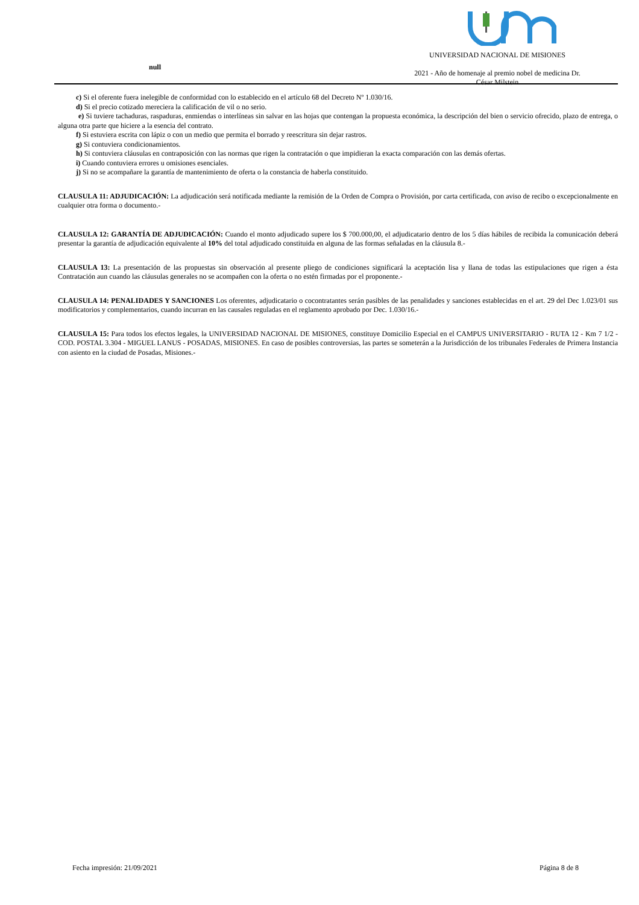null
UNIVERSIDAD NACIONAL DE MISIONES
2021 - Año de homenaje al premio nobel de medicina Dr.
César Milstein
c) Si el oferente fuera inelegible de conformidad con lo establecido en el artículo 68 del Decreto Nº 1.030/16.
d) Si el precio cotizado mereciera la calificación de vil o no serio.
e) Si tuviere tachaduras, raspaduras, enmiendas o interlíneas sin salvar en las hojas que contengan la propuesta económica, la descripción del bien o servicio ofrecido, plazo de entrega, o alguna otra parte que hiciere a la esencia del contrato.
f) Si estuviera escrita con lápiz o con un medio que permita el borrado y reescritura sin dejar rastros.
g) Si contuviera condicionamientos.
h) Si contuviera cláusulas en contraposición con las normas que rigen la contratación o que impidieran la exacta comparación con las demás ofertas.
i) Cuando contuviera errores u omisiones esenciales.
j) Si no se acompañare la garantía de mantenimiento de oferta o la constancia de haberla constituido.
CLAUSULA 11: ADJUDICACIÓN: La adjudicación será notificada mediante la remisión de la Orden de Compra o Provisión, por carta certificada, con aviso de recibo o excepcionalmente en cualquier otra forma o documento.-
CLAUSULA 12: GARANTÍA DE ADJUDICACIÓN: Cuando el monto adjudicado supere los $ 700.000,00, el adjudicatario dentro de los 5 días hábiles de recibida la comunicación deberá presentar la garantía de adjudicación equivalente al 10% del total adjudicado constituida en alguna de las formas señaladas en la cláusula 8.-
CLAUSULA 13: La presentación de las propuestas sin observación al presente pliego de condiciones significará la aceptación lisa y llana de todas las estipulaciones que rigen a ésta Contratación aun cuando las cláusulas generales no se acompañen con la oferta o no estén firmadas por el proponente.-
CLAUSULA 14: PENALIDADES Y SANCIONES Los oferentes, adjudicatario o cocontratantes serán pasibles de las penalidades y sanciones establecidas en el art. 29 del Dec 1.023/01 sus modificatorios y complementarios, cuando incurran en las causales reguladas en el reglamento aprobado por Dec. 1.030/16.-
CLAUSULA 15: Para todos los efectos legales, la UNIVERSIDAD NACIONAL DE MISIONES, constituye Domicilio Especial en el CAMPUS UNIVERSITARIO - RUTA 12 - Km 7 1/2 - COD. POSTAL 3.304 - MIGUEL LANUS - POSADAS, MISIONES. En caso de posibles controversias, las partes se someterán a la Jurisdicción de los tribunales Federales de Primera Instancia con asiento en la ciudad de Posadas, Misiones.-
Fecha impresión: 21/09/2021 Página 8 de 8